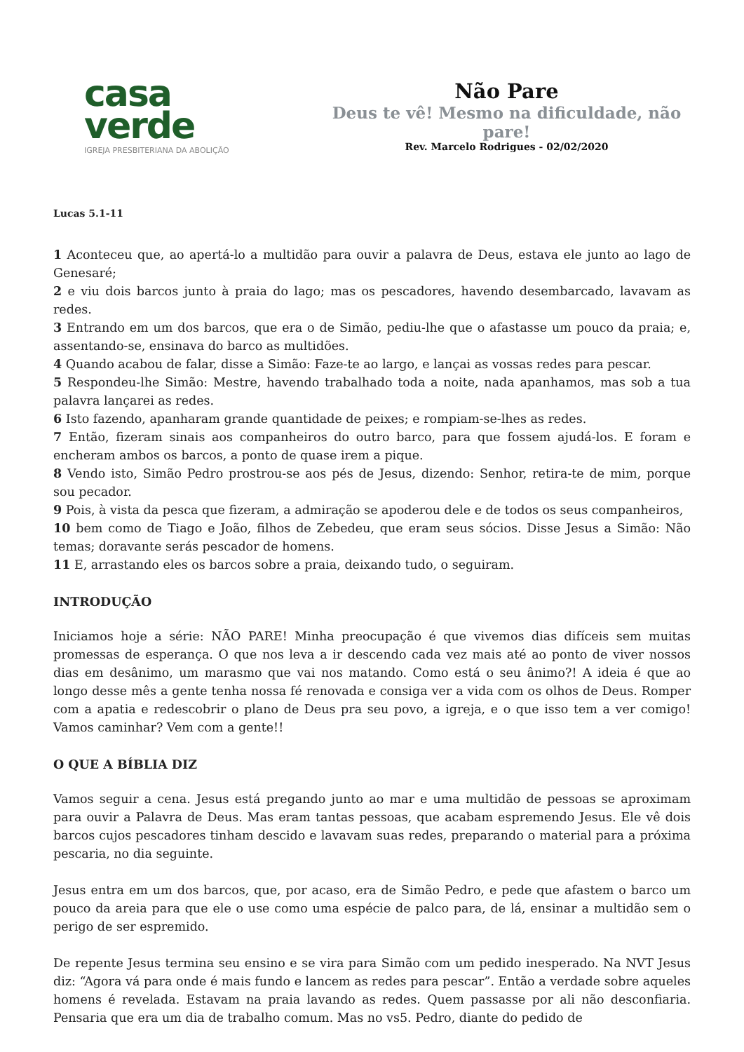casa
verde
IGREJA PRESBITERIANA DA ABOLIÇÃO
Não Pare
Deus te vê! Mesmo na dificuldade, não pare!
Rev. Marcelo Rodrigues - 02/02/2020
Lucas 5.1-11
1 Aconteceu que, ao apertá-lo a multidão para ouvir a palavra de Deus, estava ele junto ao lago de Genesaré;
2 e viu dois barcos junto à praia do lago; mas os pescadores, havendo desembarcado, lavavam as redes.
3 Entrando em um dos barcos, que era o de Simão, pediu-lhe que o afastasse um pouco da praia; e, assentando-se, ensinava do barco as multidões.
4 Quando acabou de falar, disse a Simão: Faze-te ao largo, e lançai as vossas redes para pescar.
5 Respondeu-lhe Simão: Mestre, havendo trabalhado toda a noite, nada apanhamos, mas sob a tua palavra lançarei as redes.
6 Isto fazendo, apanharam grande quantidade de peixes; e rompiam-se-lhes as redes.
7 Então, fizeram sinais aos companheiros do outro barco, para que fossem ajudá-los. E foram e encheram ambos os barcos, a ponto de quase irem a pique.
8 Vendo isto, Simão Pedro prostrou-se aos pés de Jesus, dizendo: Senhor, retira-te de mim, porque sou pecador.
9 Pois, à vista da pesca que fizeram, a admiração se apoderou dele e de todos os seus companheiros,
10 bem como de Tiago e João, filhos de Zebedeu, que eram seus sócios. Disse Jesus a Simão: Não temas; doravante serás pescador de homens.
11 E, arrastando eles os barcos sobre a praia, deixando tudo, o seguiram.
INTRODUÇÃO
Iniciamos hoje a série: NÃO PARE! Minha preocupação é que vivemos dias difíceis sem muitas promessas de esperança. O que nos leva a ir descendo cada vez mais até ao ponto de viver nossos dias em desânimo, um marasmo que vai nos matando. Como está o seu ânimo?! A ideia é que ao longo desse mês a gente tenha nossa fé renovada e consiga ver a vida com os olhos de Deus. Romper com a apatia e redescobrir o plano de Deus pra seu povo, a igreja, e o que isso tem a ver comigo! Vamos caminhar? Vem com a gente!!
O QUE A BÍBLIA DIZ
Vamos seguir a cena. Jesus está pregando junto ao mar e uma multidão de pessoas se aproximam para ouvir a Palavra de Deus. Mas eram tantas pessoas, que acabam espremendo Jesus. Ele vê dois barcos cujos pescadores tinham descido e lavavam suas redes, preparando o material para a próxima pescaria, no dia seguinte.
Jesus entra em um dos barcos, que, por acaso, era de Simão Pedro, e pede que afastem o barco um pouco da areia para que ele o use como uma espécie de palco para, de lá, ensinar a multidão sem o perigo de ser espremido.
De repente Jesus termina seu ensino e se vira para Simão com um pedido inesperado. Na NVT Jesus diz: “Agora vá para onde é mais fundo e lancem as redes para pescar”. Então a verdade sobre aqueles homens é revelada. Estavam na praia lavando as redes. Quem passasse por ali não desconfiaria. Pensaria que era um dia de trabalho comum. Mas no vs5. Pedro, diante do pedido de